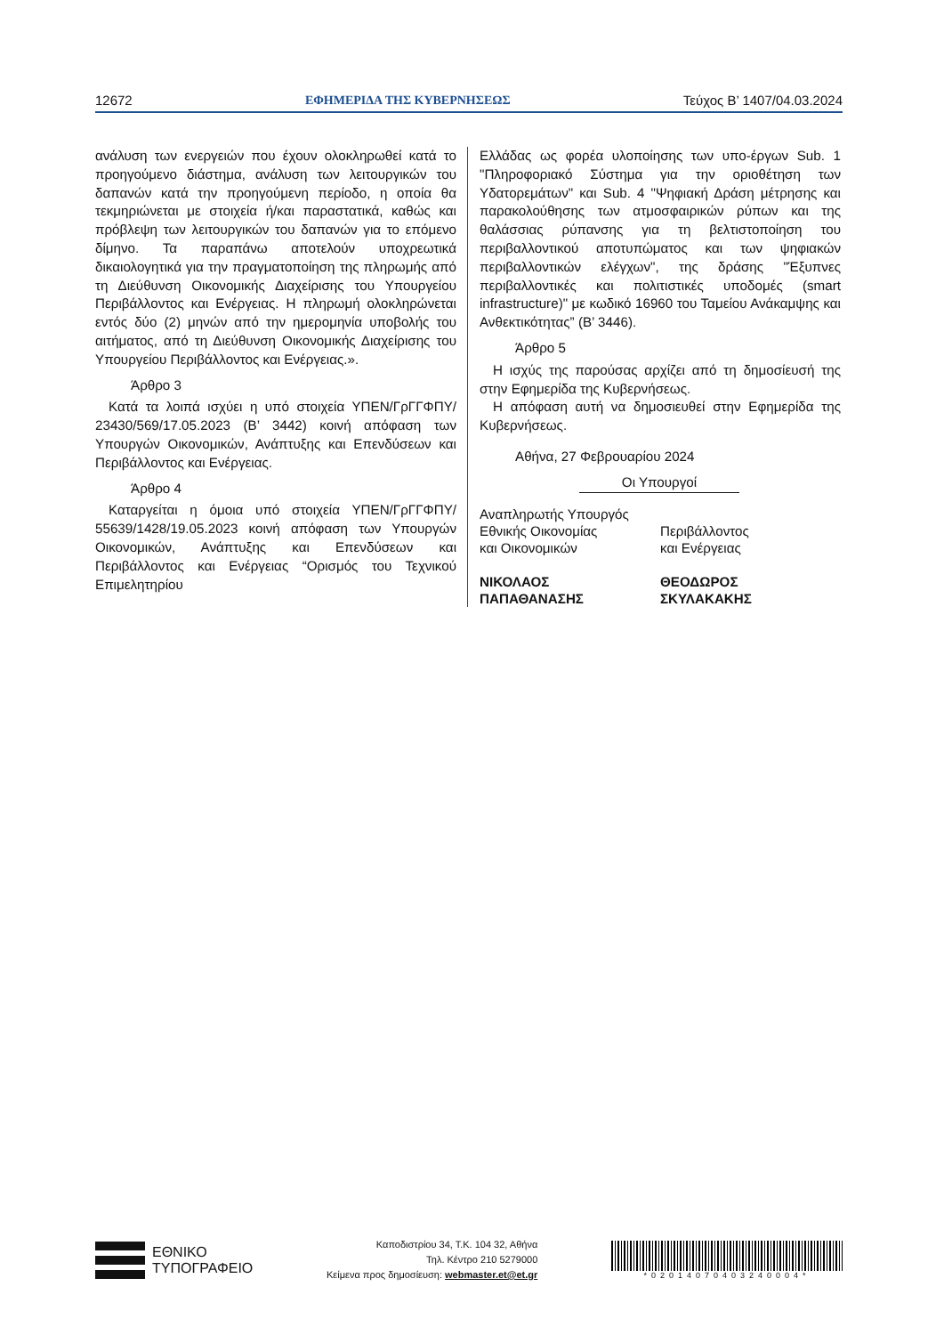12672 ΕΦΗΜΕΡΙΔΑ ΤΗΣ ΚΥΒΕΡΝΗΣΕΩΣ Τεύχος B’ 1407/04.03.2024
ανάλυση των ενεργειών που έχουν ολοκληρωθεί κατά το προηγούμενο διάστημα, ανάλυση των λειτουργικών του δαπανών κατά την προηγούμενη περίοδο, η οποία θα τεκμηριώνεται με στοιχεία ή/και παραστατικά, καθώς και πρόβλεψη των λειτουργικών του δαπανών για το επόμενο δίμηνο. Τα παραπάνω αποτελούν υποχρεωτικά δικαιολογητικά για την πραγματοποίηση της πληρωμής από τη Διεύθυνση Οικονομικής Διαχείρισης του Υπουργείου Περιβάλλοντος και Ενέργειας. Η πληρωμή ολοκληρώνεται εντός δύο (2) μηνών από την ημερομηνία υποβολής του αιτήματος, από τη Διεύθυνση Οικονομικής Διαχείρισης του Υπουργείου Περιβάλλοντος και Ενέργειας.».
Άρθρο 3
Κατά τα λοιπά ισχύει η υπό στοιχεία ΥΠΕΝ/ΓρΓΓΦΠΥ/ 23430/569/17.05.2023 (Β’ 3442) κοινή απόφαση των Υπουργών Οικονομικών, Ανάπτυξης και Επενδύσεων και Περιβάλλοντος και Ενέργειας.
Άρθρο 4
Καταργείται η όμοια υπό στοιχεία ΥΠΕΝ/ΓρΓΓΦΠΥ/ 55639/1428/19.05.2023 κοινή απόφαση των Υπουργών Οικονομικών, Ανάπτυξης και Επενδύσεων και Περιβάλλοντος και Ενέργειας “Ορισμός του Τεχνικού Επιμελητηρίου
Ελλάδας ως φορέα υλοποίησης των υπο-έργων Sub. 1 "Πληροφοριακό Σύστημα για την οριοθέτηση των Υδατορεμάτων" και Sub. 4 "Ψηφιακή Δράση μέτρησης και παρακολούθησης των ατμοσφαιρικών ρύπων και της θαλάσσιας ρύπανσης για τη βελτιστοποίηση του περιβαλλοντικού αποτυπώματος και των ψηφιακών περιβαλλοντικών ελέγχων", της δράσης "Έξυπνες περιβαλλοντικές και πολιτιστικές υποδομές (smart infrastructure)" με κωδικό 16960 του Ταμείου Ανάκαμψης και Ανθεκτικότητας” (Β’ 3446).
Άρθρο 5
Η ισχύς της παρούσας αρχίζει από τη δημοσίευσή της στην Εφημερίδα της Κυβερνήσεως.
Η απόφαση αυτή να δημοσιευθεί στην Εφημερίδα της Κυβερνήσεως.
Αθήνα, 27 Φεβρουαρίου 2024
Οι Υπουργοί
Αναπληρωτής Υπουργός
Εθνικής Οικονομίας
και Οικονομικών
ΝΙΚΟΛΑΟΣ
ΠΑΠΑΘΑΝΑΣΗΣ
Περιβάλλοντος
και Ενέργειας
ΘΕΟΔΩΡΟΣ
ΣΚΥΛΑΚΑΚΗΣ
ΕΘΝΙΚΟ
ΤΥΠΟΓΡΑΦΕΙΟ
Καποδιστρίου 34, Τ.Κ. 104 32, Αθήνα
Τηλ. Κέντρο 210 5279000
Κείμενα προς δημοσίευση: webmaster.et@et.gr
*02014070403240004*